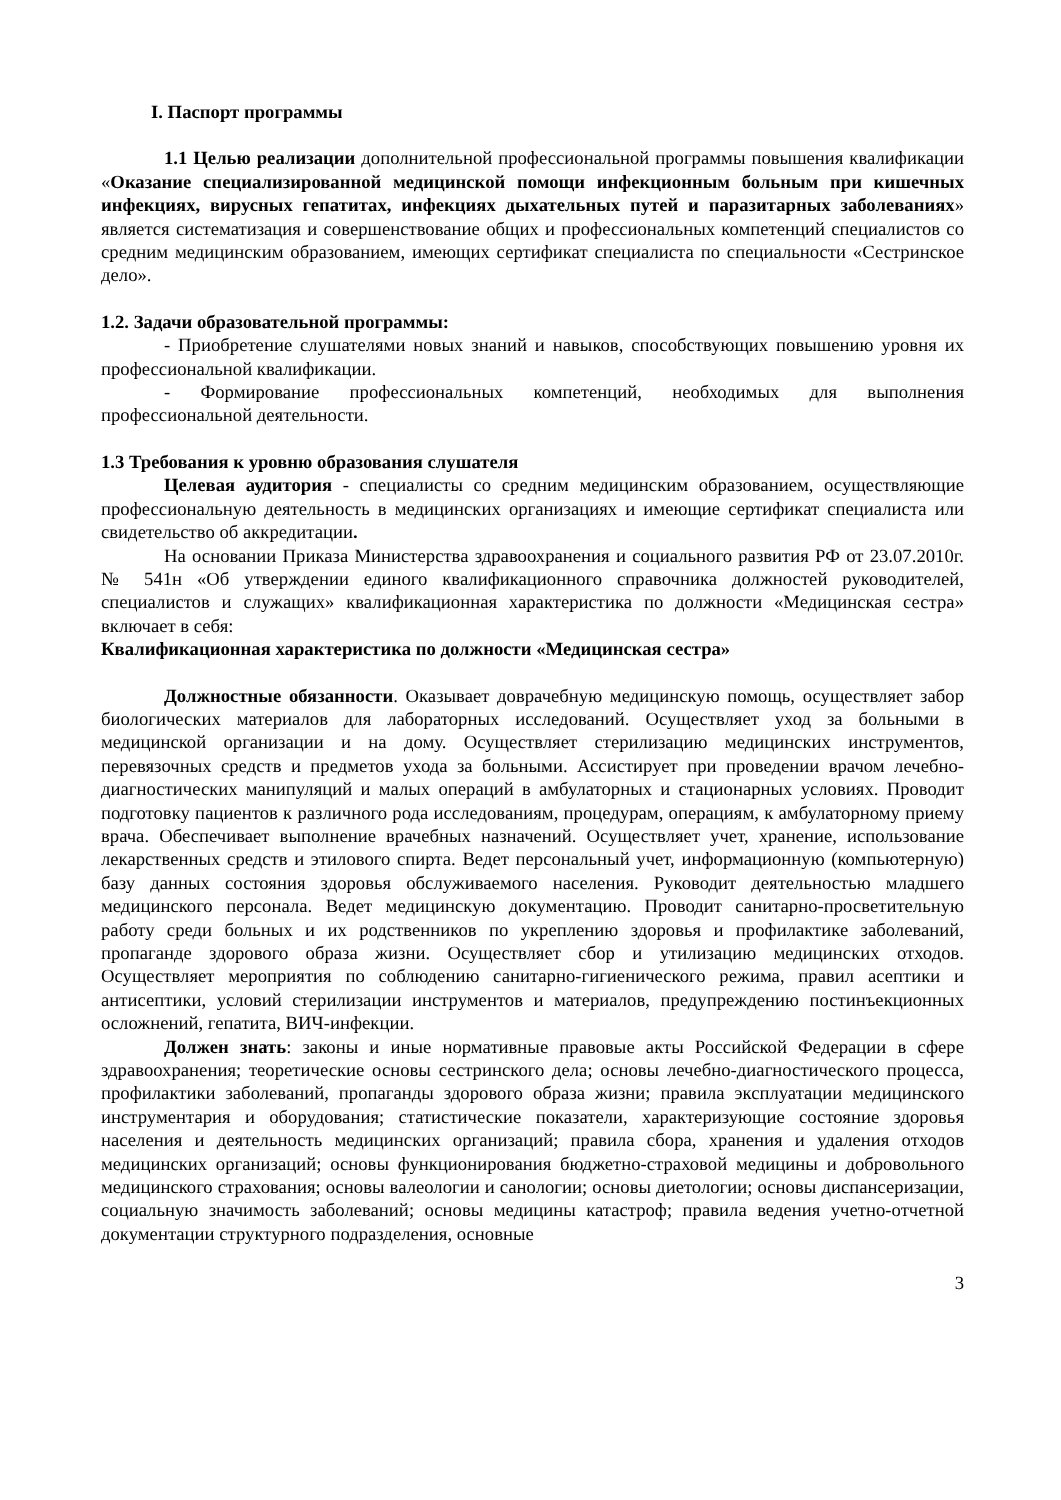I. Паспорт программы
1.1 Целью реализации дополнительной профессиональной программы повышения квалификации «Оказание специализированной медицинской помощи инфекционным больным при кишечных инфекциях, вирусных гепатитах, инфекциях дыхательных путей и паразитарных заболеваниях» является систематизация и совершенствование общих и профессиональных компетенций специалистов со средним медицинским образованием, имеющих сертификат специалиста по специальности «Сестринское дело».
1.2. Задачи образовательной программы:
- Приобретение слушателями новых знаний и навыков, способствующих повышению уровня их профессиональной квалификации.
- Формирование профессиональных компетенций, необходимых для выполнения профессиональной деятельности.
1.3 Требования к уровню образования слушателя
Целевая аудитория - специалисты со средним медицинским образованием, осуществляющие профессиональную деятельность в медицинских организациях и имеющие сертификат специалиста или свидетельство об аккредитации.
На основании Приказа Министерства здравоохранения и социального развития РФ от 23.07.2010г. № 541н «Об утверждении единого квалификационного справочника должностей руководителей, специалистов и служащих» квалификационная характеристика по должности «Медицинская сестра» включает в себя:
Квалификационная характеристика по должности «Медицинская сестра»
Должностные обязанности. Оказывает доврачебную медицинскую помощь, осуществляет забор биологических материалов для лабораторных исследований. Осуществляет уход за больными в медицинской организации и на дому. Осуществляет стерилизацию медицинских инструментов, перевязочных средств и предметов ухода за больными. Ассистирует при проведении врачом лечебно-диагностических манипуляций и малых операций в амбулаторных и стационарных условиях. Проводит подготовку пациентов к различного рода исследованиям, процедурам, операциям, к амбулаторному приему врача. Обеспечивает выполнение врачебных назначений. Осуществляет учет, хранение, использование лекарственных средств и этилового спирта. Ведет персональный учет, информационную (компьютерную) базу данных состояния здоровья обслуживаемого населения. Руководит деятельностью младшего медицинского персонала. Ведет медицинскую документацию. Проводит санитарно-просветительную работу среди больных и их родственников по укреплению здоровья и профилактике заболеваний, пропаганде здорового образа жизни. Осуществляет сбор и утилизацию медицинских отходов. Осуществляет мероприятия по соблюдению санитарно-гигиенического режима, правил асептики и антисептики, условий стерилизации инструментов и материалов, предупреждению постинъекционных осложнений, гепатита, ВИЧ-инфекции.
Должен знать: законы и иные нормативные правовые акты Российской Федерации в сфере здравоохранения; теоретические основы сестринского дела; основы лечебно-диагностического процесса, профилактики заболеваний, пропаганды здорового образа жизни; правила эксплуатации медицинского инструментария и оборудования; статистические показатели, характеризующие состояние здоровья населения и деятельность медицинских организаций; правила сбора, хранения и удаления отходов медицинских организаций; основы функционирования бюджетно-страховой медицины и добровольного медицинского страхования; основы валеологии и санологии; основы диетологии; основы диспансеризации, социальную значимость заболеваний; основы медицины катастроф; правила ведения учетно-отчетной документации структурного подразделения, основные
3